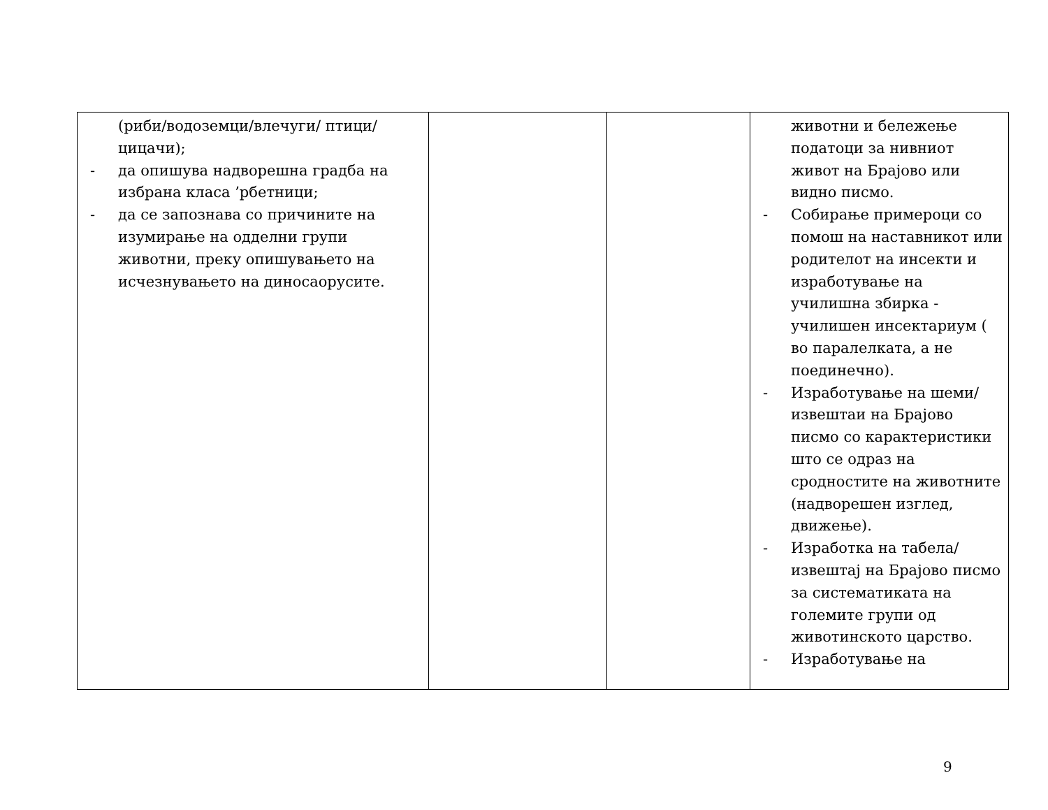| (риби/водоземци/влечуги/ птици/ цицачи); - да опишува надворешна градба на избрана класа ’рбетници; - да се запознава со причините на изумирање на одделни групи животни, преку опишувањето на исчезнувањето на диносаорусите. | | | животни и бележење податоци за нивниот живот на Брајово или видно писмо. - Собирање примероци со помош на наставникот или родителот на инсекти и изработување на училишна збирка - училишен инсектариум ( во паралелката, а не поединечно). - Изработување на шеми/извештаи на Брајово писмо со карактеристики што се одраз на сродностите на животните (надворешен изглед, движење). - Изработка на табела/извештај на Брајово писмо за систематиката на големите групи од животинското царство. - Изработување на |
9